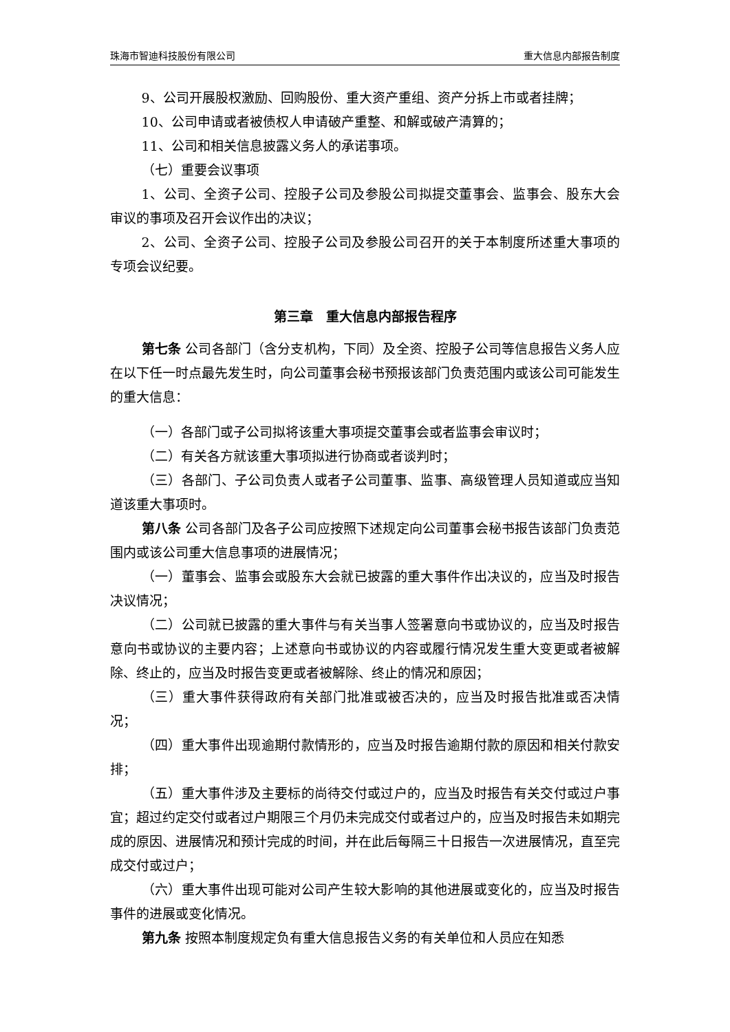珠海市智迪科技股份有限公司 重大信息内部报告制度
9、公司开展股权激励、回购股份、重大资产重组、资产分拆上市或者挂牌；
10、公司申请或者被债权人申请破产重整、和解或破产清算的；
11、公司和相关信息披露义务人的承诺事项。
（七）重要会议事项
1、公司、全资子公司、控股子公司及参股公司拟提交董事会、监事会、股东大会审议的事项及召开会议作出的决议；
2、公司、全资子公司、控股子公司及参股公司召开的关于本制度所述重大事项的专项会议纪要。
第三章　重大信息内部报告程序
第七条 公司各部门（含分支机构，下同）及全资、控股子公司等信息报告义务人应在以下任一时点最先发生时，向公司董事会秘书预报该部门负责范围内或该公司可能发生的重大信息：
（一）各部门或子公司拟将该重大事项提交董事会或者监事会审议时；
（二）有关各方就该重大事项拟进行协商或者谈判时；
（三）各部门、子公司负责人或者子公司董事、监事、高级管理人员知道或应当知道该重大事项时。
第八条 公司各部门及各子公司应按照下述规定向公司董事会秘书报告该部门负责范围内或该公司重大信息事项的进展情况；
（一）董事会、监事会或股东大会就已披露的重大事件作出决议的，应当及时报告决议情况；
（二）公司就已披露的重大事件与有关当事人签署意向书或协议的，应当及时报告意向书或协议的主要内容；上述意向书或协议的内容或履行情况发生重大变更或者被解除、终止的，应当及时报告变更或者被解除、终止的情况和原因；
（三）重大事件获得政府有关部门批准或被否决的，应当及时报告批准或否决情况；
（四）重大事件出现逾期付款情形的，应当及时报告逾期付款的原因和相关付款安排；
（五）重大事件涉及主要标的尚待交付或过户的，应当及时报告有关交付或过户事宜；超过约定交付或者过户期限三个月仍未完成交付或者过户的，应当及时报告未如期完成的原因、进展情况和预计完成的时间，并在此后每隔三十日报告一次进展情况，直至完成交付或过户；
（六）重大事件出现可能对公司产生较大影响的其他进展或变化的，应当及时报告事件的进展或变化情况。
第九条 按照本制度规定负有重大信息报告义务的有关单位和人员应在知悉